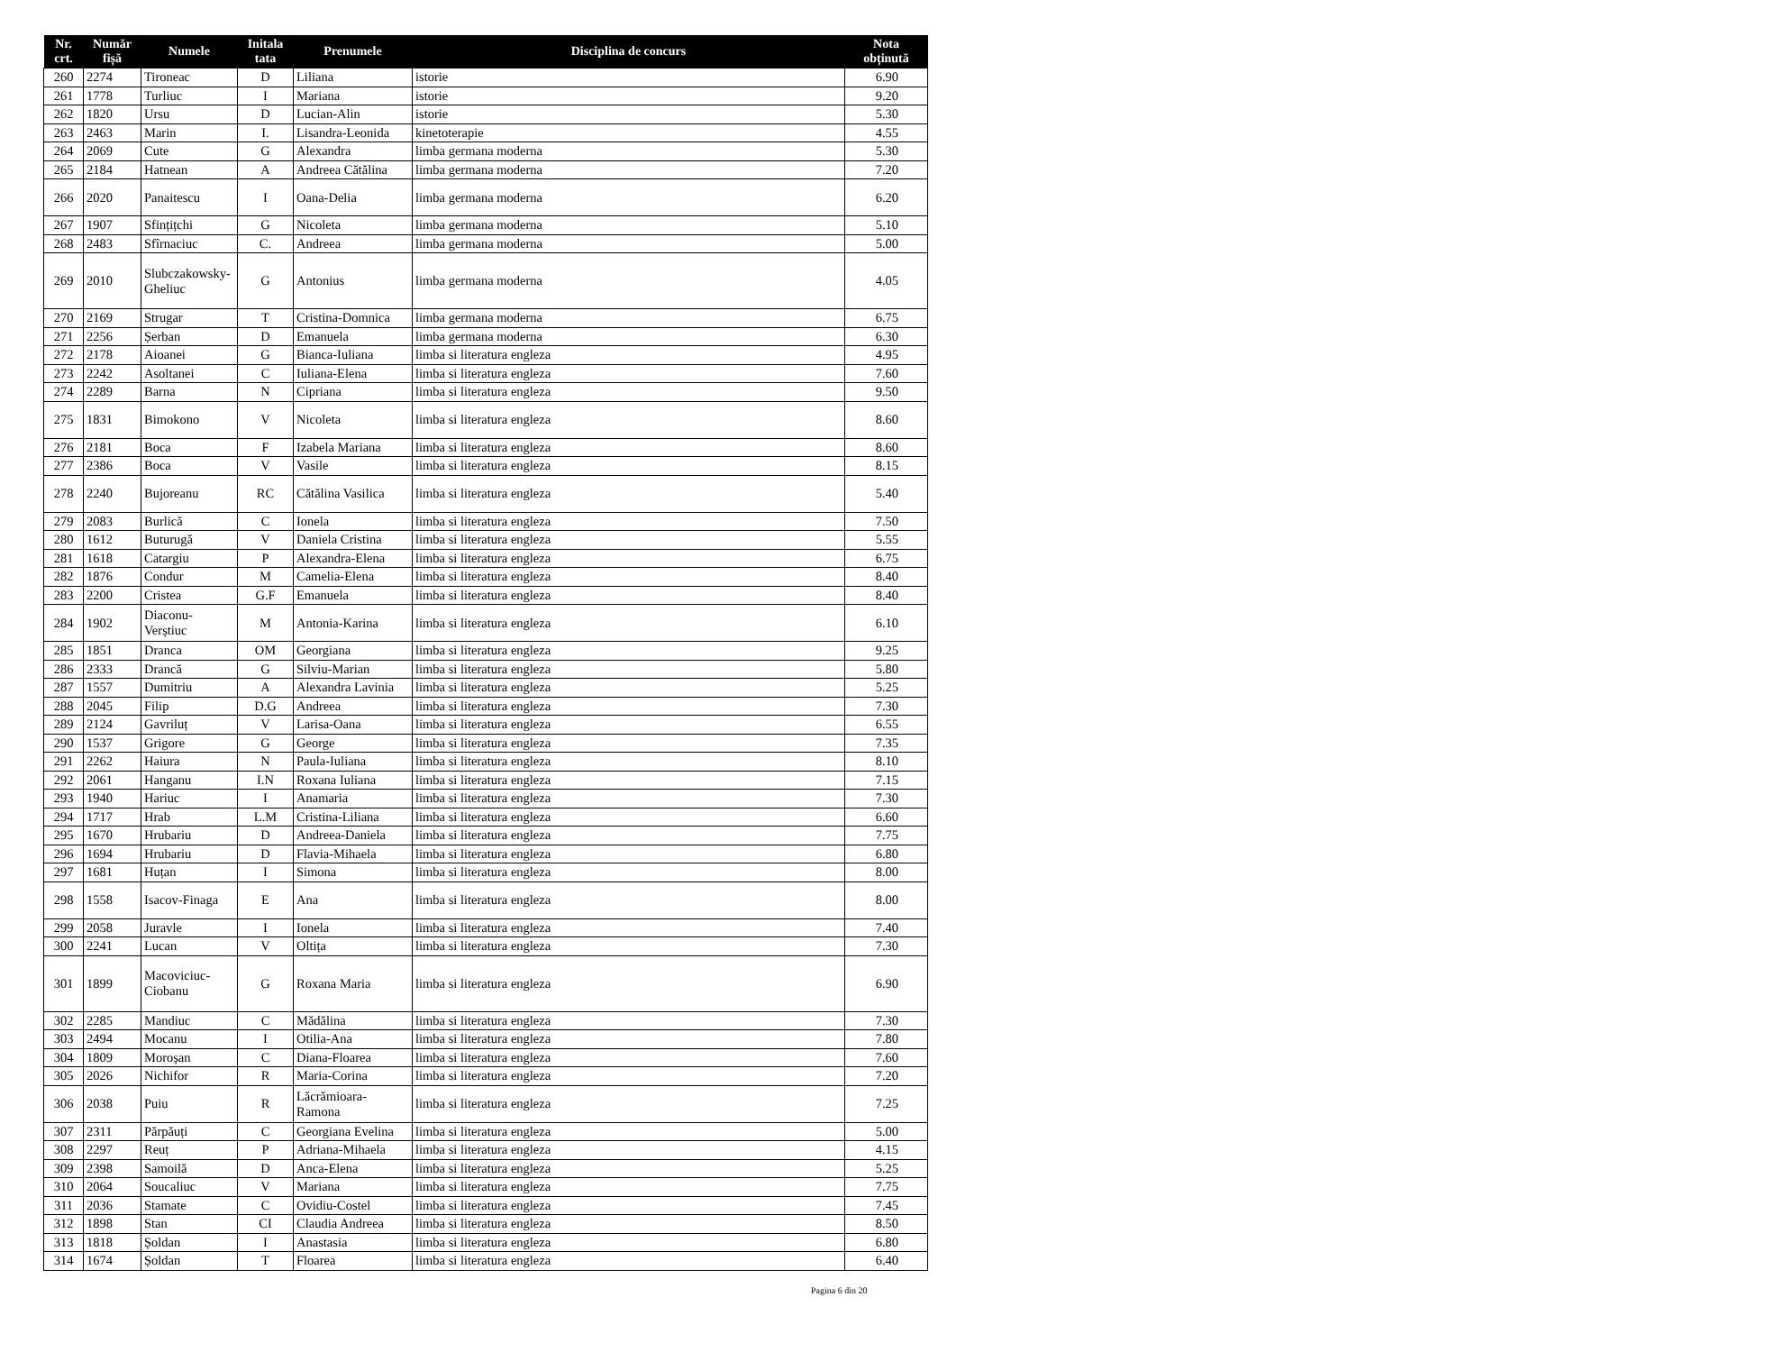| Nr. crt. | Număr fișă | Numele | Initala tata | Prenumele | Disciplina de concurs | Nota obținută |
| --- | --- | --- | --- | --- | --- | --- |
| 260 | 2274 | Tironeac | D | Liliana | istorie | 6.90 |
| 261 | 1778 | Turliuc | I | Mariana | istorie | 9.20 |
| 262 | 1820 | Ursu | D | Lucian-Alin | istorie | 5.30 |
| 263 | 2463 | Marin | I. | Lisandra-Leonida | kinetoterapie | 4.55 |
| 264 | 2069 | Cute | G | Alexandra | limba germana moderna | 5.30 |
| 265 | 2184 | Hatnean | A | Andreea Cătălina | limba germana moderna | 7.20 |
| 266 | 2020 | Panaitescu | I | Oana-Delia | limba germana moderna | 6.20 |
| 267 | 1907 | Sfințițchi | G | Nicoleta | limba germana moderna | 5.10 |
| 268 | 2483 | Sfîrnaciuc | C. | Andreea | limba germana moderna | 5.00 |
| 269 | 2010 | Slubczakowsky-Gheliuc | G | Antonius | limba germana moderna | 4.05 |
| 270 | 2169 | Strugar | T | Cristina-Domnica | limba germana moderna | 6.75 |
| 271 | 2256 | Șerban | D | Emanuela | limba germana moderna | 6.30 |
| 272 | 2178 | Aioanei | G | Bianca-Iuliana | limba si literatura engleza | 4.95 |
| 273 | 2242 | Asoltanei | C | Iuliana-Elena | limba si literatura engleza | 7.60 |
| 274 | 2289 | Barna | N | Cipriana | limba si literatura engleza | 9.50 |
| 275 | 1831 | Bimokono | V | Nicoleta | limba si literatura engleza | 8.60 |
| 276 | 2181 | Boca | F | Izabela Mariana | limba si literatura engleza | 8.60 |
| 277 | 2386 | Boca | V | Vasile | limba si literatura engleza | 8.15 |
| 278 | 2240 | Bujoreanu | RC | Cătălina Vasilica | limba si literatura engleza | 5.40 |
| 279 | 2083 | Burlică | C | Ionela | limba si literatura engleza | 7.50 |
| 280 | 1612 | Buturugă | V | Daniela Cristina | limba si literatura engleza | 5.55 |
| 281 | 1618 | Catargiu | P | Alexandra-Elena | limba si literatura engleza | 6.75 |
| 282 | 1876 | Condur | M | Camelia-Elena | limba si literatura engleza | 8.40 |
| 283 | 2200 | Cristea | G.F | Emanuela | limba si literatura engleza | 8.40 |
| 284 | 1902 | Diaconu-Verștiuc | M | Antonia-Karina | limba si literatura engleza | 6.10 |
| 285 | 1851 | Dranca | OM | Georgiana | limba si literatura engleza | 9.25 |
| 286 | 2333 | Drancă | G | Silviu-Marian | limba si literatura engleza | 5.80 |
| 287 | 1557 | Dumitriu | A | Alexandra Lavinia | limba si literatura engleza | 5.25 |
| 288 | 2045 | Filip | D.G | Andreea | limba si literatura engleza | 7.30 |
| 289 | 2124 | Gavriluț | V | Larisa-Oana | limba si literatura engleza | 6.55 |
| 290 | 1537 | Grigore | G | George | limba si literatura engleza | 7.35 |
| 291 | 2262 | Haiura | N | Paula-Iuliana | limba si literatura engleza | 8.10 |
| 292 | 2061 | Hanganu | I.N | Roxana Iuliana | limba si literatura engleza | 7.15 |
| 293 | 1940 | Hariuc | I | Anamaria | limba si literatura engleza | 7.30 |
| 294 | 1717 | Hrab | L.M | Cristina-Liliana | limba si literatura engleza | 6.60 |
| 295 | 1670 | Hrubariu | D | Andreea-Daniela | limba si literatura engleza | 7.75 |
| 296 | 1694 | Hrubariu | D | Flavia-Mihaela | limba si literatura engleza | 6.80 |
| 297 | 1681 | Huțan | I | Simona | limba si literatura engleza | 8.00 |
| 298 | 1558 | Isacov-Finaga | E | Ana | limba si literatura engleza | 8.00 |
| 299 | 2058 | Juravle | I | Ionela | limba si literatura engleza | 7.40 |
| 300 | 2241 | Lucan | V | Oltița | limba si literatura engleza | 7.30 |
| 301 | 1899 | Macoviciuc-Ciobanu | G | Roxana Maria | limba si literatura engleza | 6.90 |
| 302 | 2285 | Mandiuc | C | Mădălina | limba si literatura engleza | 7.30 |
| 303 | 2494 | Mocanu | I | Otilia-Ana | limba si literatura engleza | 7.80 |
| 304 | 1809 | Moroșan | C | Diana-Floarea | limba si literatura engleza | 7.60 |
| 305 | 2026 | Nichifor | R | Maria-Corina | limba si literatura engleza | 7.20 |
| 306 | 2038 | Puiu | R | Lăcrămioara-Ramona | limba si literatura engleza | 7.25 |
| 307 | 2311 | Părpăuți | C | Georgiana Evelina | limba si literatura engleza | 5.00 |
| 308 | 2297 | Reuț | P | Adriana-Mihaela | limba si literatura engleza | 4.15 |
| 309 | 2398 | Samoilă | D | Anca-Elena | limba si literatura engleza | 5.25 |
| 310 | 2064 | Soucaliuc | V | Mariana | limba si literatura engleza | 7.75 |
| 311 | 2036 | Stamate | C | Ovidiu-Costel | limba si literatura engleza | 7.45 |
| 312 | 1898 | Stan | CI | Claudia Andreea | limba si literatura engleza | 8.50 |
| 313 | 1818 | Șoldan | I | Anastasia | limba si literatura engleza | 6.80 |
| 314 | 1674 | Șoldan | T | Floarea | limba si literatura engleza | 6.40 |
Pagina 6 din 20